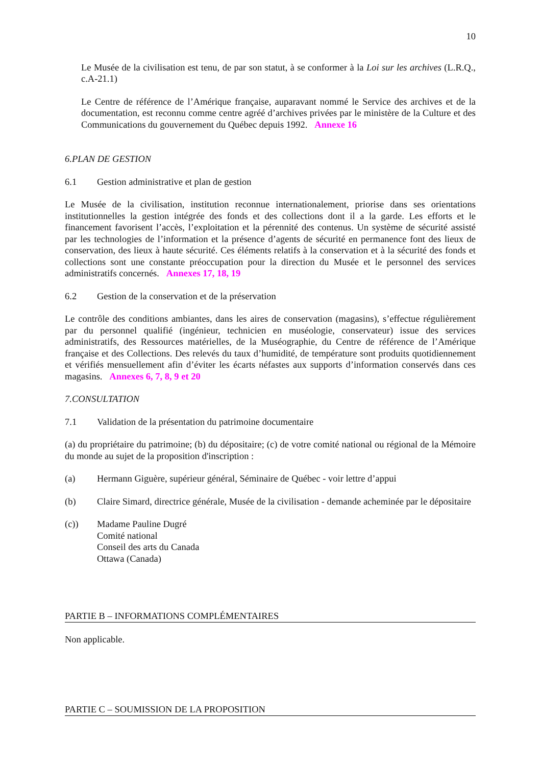10
Le Musée de la civilisation est tenu, de par son statut, à se conformer à la Loi sur les archives (L.R.Q., c.A-21.1)
Le Centre de référence de l’Amérique française, auparavant nommé le Service des archives et de la documentation, est reconnu comme centre agréé d’archives privées par le ministère de la Culture et des Communications du gouvernement du Québec depuis 1992. Annexe 16
6. PLAN DE GESTION
6.1 Gestion administrative et plan de gestion
Le Musée de la civilisation, institution reconnue internationalement, priorise dans ses orientations institutionnelles la gestion intégrée des fonds et des collections dont il a la garde. Les efforts et le financement favorisent l’accès, l’exploitation et la pérennité des contenus. Un système de sécurité assisté par les technologies de l’information et la présence d’agents de sécurité en permanence font des lieux de conservation, des lieux à haute sécurité. Ces éléments relatifs à la conservation et à la sécurité des fonds et collections sont une constante préoccupation pour la direction du Musée et le personnel des services administratifs concernés. Annexes 17, 18, 19
6.2 Gestion de la conservation et de la préservation
Le contrôle des conditions ambiantes, dans les aires de conservation (magasins), s’effectue régulièrement par du personnel qualifié (ingénieur, technicien en muséologie, conservateur) issue des services administratifs, des Ressources matérielles, de la Muséographie, du Centre de référence de l’Amérique française et des Collections. Des relevés du taux d’humidité, de température sont produits quotidiennement et vérifiés mensuellement afin d’éviter les écarts néfastes aux supports d’information conservés dans ces magasins. Annexes 6, 7, 8, 9 et 20
7. CONSULTATION
7.1 Validation de la présentation du patrimoine documentaire
(a) du propriétaire du patrimoine; (b) du dépositaire; (c) de votre comité national ou régional de la Mémoire du monde au sujet de la proposition d'inscription :
(a) Hermann Giguère, supérieur général, Séminaire de Québec - voir lettre d’appui
(b) Claire Simard, directrice générale, Musée de la civilisation - demande acheminée par le dépositaire
(c)) Madame Pauline Dugré
Comité national
Conseil des arts du Canada
Ottawa (Canada)
PARTIE B – INFORMATIONS COMPLÉMENTAIRES
Non applicable.
PARTIE C – SOUMISSION DE LA PROPOSITION